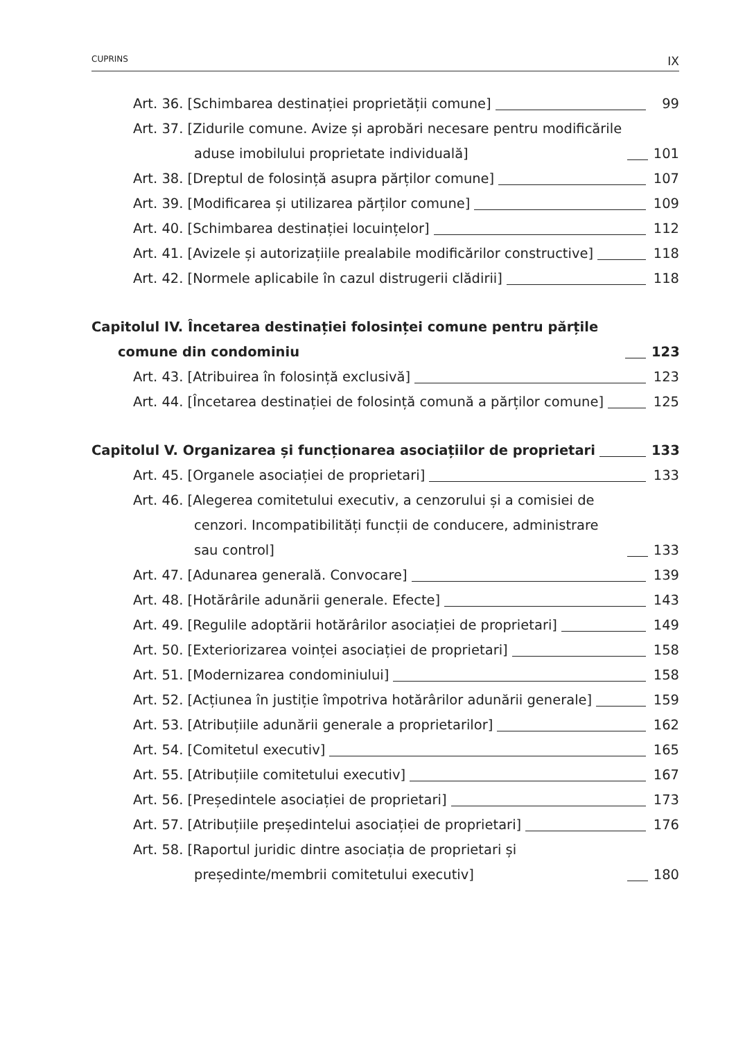CUPRINS IX
Art. 36. [Schimbarea destinației proprietății comune] 99
Art. 37. [Zidurile comune. Avize și aprobări necesare pentru modificările aduse imobilului proprietate individuală] 101
Art. 38. [Dreptul de folosință asupra părților comune] 107
Art. 39. [Modificarea și utilizarea părților comune] 109
Art. 40. [Schimbarea destinației locuințelor] 112
Art. 41. [Avizele și autorizațiile prealabile modificărilor constructive] 118
Art. 42. [Normele aplicabile în cazul distrugerii clădirii] 118
Capitolul IV. Încetarea destinației folosinței comune pentru părțile comune din condominiu 123
Art. 43. [Atribuirea în folosință exclusivă] 123
Art. 44. [Încetarea destinației de folosință comună a părților comune] 125
Capitolul V. Organizarea și funcționarea asociațiilor de proprietari 133
Art. 45. [Organele asociației de proprietari] 133
Art. 46. [Alegerea comitetului executiv, a cenzorului și a comisiei de cenzori. Incompatibilități funcții de conducere, administrare sau control] 133
Art. 47. [Adunarea generală. Convocare] 139
Art. 48. [Hotărârile adunării generale. Efecte] 143
Art. 49. [Regulile adoptării hotărârilor asociației de proprietari] 149
Art. 50. [Exteriorizarea voinței asociației de proprietari] 158
Art. 51. [Modernizarea condominiului] 158
Art. 52. [Acțiunea în justiție împotriva hotărârilor adunării generale] 159
Art. 53. [Atribuțiile adunării generale a proprietarilor] 162
Art. 54. [Comitetul executiv] 165
Art. 55. [Atribuțiile comitetului executiv] 167
Art. 56. [Președintele asociației de proprietari] 173
Art. 57. [Atribuțiile președintelui asociației de proprietari] 176
Art. 58. [Raportul juridic dintre asociația de proprietari și președinte/membrii comitetului executiv] 180